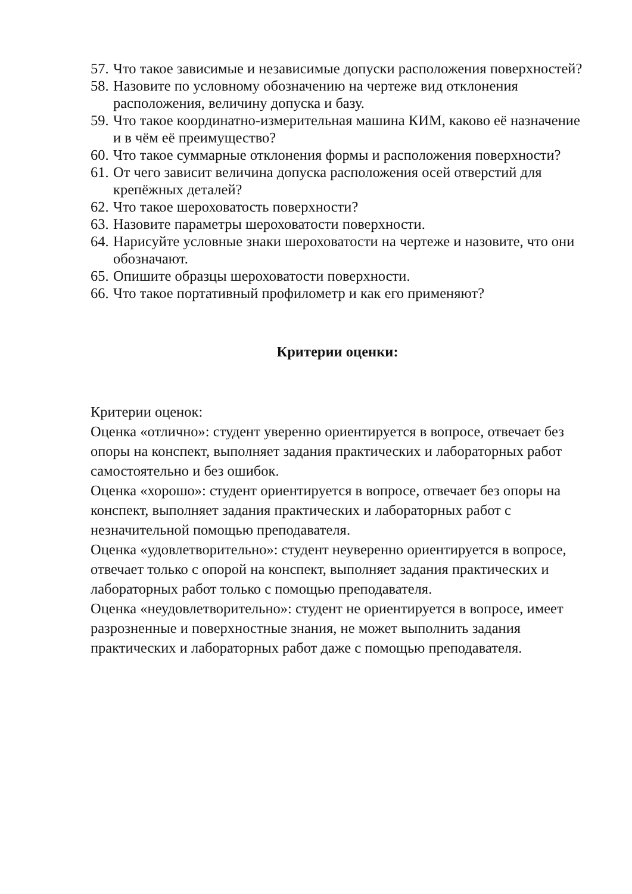57. Что такое зависимые и независимые допуски расположения поверхностей?
58. Назовите по условному обозначению на чертеже вид отклонения расположения, величину допуска и базу.
59. Что такое координатно-измерительная машина КИМ, каково её назначение и в чём её преимущество?
60. Что такое суммарные отклонения формы и расположения поверхности?
61. От чего зависит величина допуска расположения осей отверстий для крепёжных деталей?
62. Что такое шероховатость поверхности?
63. Назовите параметры шероховатости поверхности.
64. Нарисуйте условные знаки шероховатости на чертеже и назовите, что они обозначают.
65. Опишите образцы шероховатости поверхности.
66. Что такое портативный профилометр и как его применяют?
Критерии оценки:
Критерии оценок:
Оценка «отлично»: студент уверенно ориентируется в вопросе, отвечает без опоры на конспект, выполняет задания практических и лабораторных работ самостоятельно и без ошибок.
Оценка «хорошо»: студент ориентируется в вопросе, отвечает без опоры на конспект, выполняет задания практических и лабораторных работ с незначительной помощью преподавателя.
Оценка «удовлетворительно»: студент неуверенно ориентируется в вопросе, отвечает только с опорой на конспект, выполняет задания практических и лабораторных работ только с помощью преподавателя.
Оценка «неудовлетворительно»: студент не ориентируется в вопросе, имеет разрозненные и поверхностные знания, не может выполнить задания практических и лабораторных работ даже с помощью преподавателя.